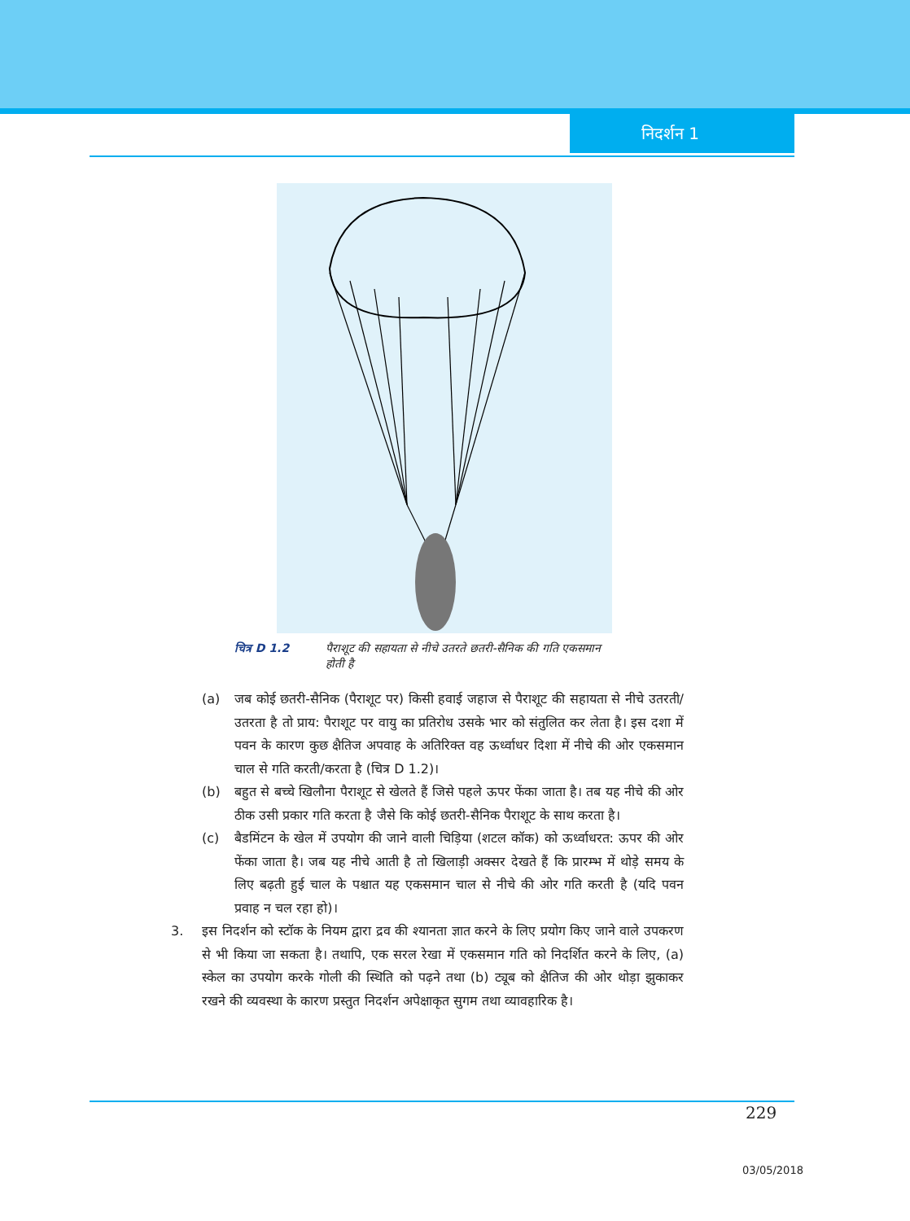निदर्शन 1
चित्र D 1.2 पैराशूट की सहायता से नीचे उतरते छतरी-सैनिक की गति एकसमान होती है
(a) जब कोई छतरी-सैनिक (पैराशूट पर) किसी हवाई जहाज से पैराशूट की सहायता से नीचे उतरती/उतरता है तो प्राय: पैराशूट पर वायु का प्रतिरोध उसके भार को संतुलित कर लेता है। इस दशा में पवन के कारण कुछ क्षैतिज अपवाह के अतिरिक्त वह ऊर्ध्वाधर दिशा में नीचे की ओर एकसमान चाल से गति करती/करता है (चित्र D 1.2)।
(b) बहुत से बच्चे खिलौना पैराशूट से खेलते हैं जिसे पहले ऊपर फेंका जाता है। तब यह नीचे की ओर ठीक उसी प्रकार गति करता है जैसे कि कोई छतरी-सैनिक पैराशूट के साथ करता है।
(c) बैडमिंटन के खेल में उपयोग की जाने वाली चिड़िया (शटल कॉक) को ऊर्ध्वाधरत: ऊपर की ओर फेंका जाता है। जब यह नीचे आती है तो खिलाड़ी अक्सर देखते हैं कि प्रारम्भ में थोड़े समय के लिए बढ़ती हुई चाल के पश्चात यह एकसमान चाल से नीचे की ओर गति करती है (यदि पवन प्रवाह न चल रहा हो)।
3. इस निदर्शन को स्टॉक के नियम द्वारा द्रव की श्यानता ज्ञात करने के लिए प्रयोग किए जाने वाले उपकरण से भी किया जा सकता है। तथापि, एक सरल रेखा में एकसमान गति को निदर्शित करने के लिए, (a) स्केल का उपयोग करके गोली की स्थिति को पढ़ने तथा (b) ट्यूब को क्षैतिज की ओर थोड़ा झुकाकर रखने की व्यवस्था के कारण प्रस्तुत निदर्शन अपेक्षाकृत सुगम तथा व्यावहारिक है।
229
03/05/2018